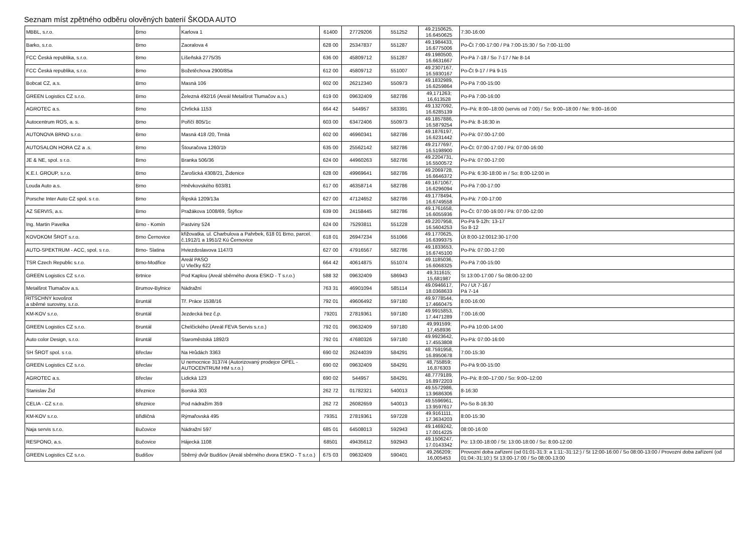Seznam míst zpětného odběru olověných baterií ŠKODA AUTO
| MBBL, s.r.o. | Brno | Karlova 1 | 61400 | 27729206 | 551252 | 49.2150625, 16.6450625 | 7:30-16:00 |
| Barko, s.r.o. | Brno | Zaoralova 4 | 628 00 | 25347837 | 551287 | 49.1984433, 16.6775006 | Po-Čt 7:00-17:00 / Pá 7:00-15:30 / So 7:00-11:00 |
| FCC Česká republika, s.r.o. | Brno | Líšeňská 2775/35 | 636 00 | 45809712 | 551287 | 49.1980500, 16.6631667 | Po-Pá 7-18 / So 7-17 / Ne 8-14 |
| FCC Česká republika, s.r.o. | Brno | Božetěchova 2900/85a | 612 00 | 45809712 | 551007 | 49.2307167, 16.5930167 | Po-Čt 9-17 / Pá 9-15 |
| Bobcat CZ, a.s. | Brno | Masná 106 | 602 00 | 26212340 | 550973 | 49.1832989, 16.6259864 | Po-Pá 7:00-15:00 |
| GREEN Logistics CZ s.r.o. | Brno | Železná 492/16 (Areál Metalšrot Tlumačov a.s.) | 619 00 | 09632409 | 582786 | 49,171263; 16,613528 | Po-Pá 7:00-16:00 |
| AGROTEC a.s. | Brno | Chrlická 1153 | 664 42 | 544957 | 583391 | 49.1327092, 16.6285139 | Po–Pá: 8:00–18:00 (servis od 7:00) / So: 9:00–18:00 / Ne: 9:00–16:00 |
| Autocentrum ROS, a. s. | Brno | Poříčí 805/1c | 603 00 | 63472406 | 550973 | 49.1857886, 16.5879254 | Po-Pá: 8-16:30 in |
| AUTONOVA BRNO s.r.o. | Brno | Masná 418 /20, Trnitá | 602 00 | 46960341 | 582786 | 49.1876197, 16.6231442 | Po-Pá: 07:00-17:00 |
| AUTOSALON HORA CZ a .s. | Brno | Štouračova 1260/1b | 635 00 | 25562142 | 582786 | 49.2177697, 16.5198900 | Po-Čt: 07:00-17:00 / Pá: 07:00-16:00 |
| JE & NE, spol. s r.o. | Brno | Branka 506/36 | 624 00 | 44960263 | 582786 | 49.2204731, 16.5500572 | Po-Pá: 07:00-17:00 |
| K.E.I. GROUP, s.r.o. | Brno | Žarošická 4308/21, Židenice | 628 00 | 49969641 | 582786 | 49.2069728, 16.6646372 | Po-Pá: 6:30-18:00 in / So: 8:00-12:00 in |
| Louda Auto a.s. | Brno | Hněvkovského 603/81 | 617 00 | 46358714 | 582786 | 49.1671067, 16.6296094 | Po-Pá 7:00-17:00 |
| Porsche Inter Auto CZ spol. s r.o. | Brno | Řipská 1209/13a | 627 00 | 47124652 | 582786 | 49.1778494, 16.6749558 | Po-Pá: 7:00-17:00 |
| AZ SERVIS, a.s. | Brno | Pražákova 1008/69, Štýřice | 639 00 | 24158445 | 582786 | 49.1761658, 16.6055936 | Po-Čt: 07:00-16:00 / Pá: 07:00-12:00 |
| Ing. Martin Pavelka | Brno - Komín | Pastviny 524 | 624 00 | 75293811 | 551228 | 49.2207958, 16.5604253 | Po-Pá 9-12h: 13-17 So 8-12 |
| KOVOKOM ŠROT s.r.o. | Brno Černovice | křižovatka. ul. Charbulova a Pahrbek, 618 01 Brno, parcel. č.1912/1 a 1951/2 Kú Černovice | 618 01 | 26947234 | 551066 | 49.1770625, 16.6399375 | Út 8:00-12:0012:30-17:00 |
| AUTO-SPEKTRUM - ACC, spol. s r.o. | Brno- Slatina | Hviezdoslavova 1147/3 | 627 00 | 47916567 | 582786 | 49.1833653, 16.6745100 | Po-Pá: 07:00-17:00 |
| TSR Czech Republic s.r.o. | Brno-Modřice | Areál PASO U Vlečky 622 | 664 42 | 40614875 | 551074 | 49.1185036, 16.6068325 | Po-Pá 7:00-15:00 |
| GREEN Logistics CZ s.r.o. | Brtnice | Pod Kaplou (Areál sběrného dvora ESKO - T s.r.o.) | 588 32 | 09632409 | 586943 | 49,311615; 15,681987 | St 13:00-17:00 / So 08:00-12:00 |
| Metalšrot Tlumačov a.s. | Brumov-Bylnice | Nádražní | 763 31 | 46901094 | 585114 | 49.0946617, 18.0368633 | Po / Ut 7-16 / Pá 7-14 |
| RITSCHNY kovošrot a sběrné suroviny, s.r.o. | Bruntál | Tř. Práce 1538/16 | 792 01 | 49606492 | 597180 | 49.9778544, 17.4660475 | 8:00-16:00 |
| KM-KOV s.r.o. | Bruntál | Jezdecká bez č.p. | 79201 | 27819361 | 597180 | 49.9915853, 17.4471289 | 7:00-16:00 |
| GREEN Logistics CZ s.r.o. | Bruntál | Chelčického (Areál FEVA Servis s.r.o.) | 792 01 | 09632409 | 597180 | 49,991599; 17,458936 | Po-Pá 10:00-14:00 |
| Auto color Design, s.r.o. | Bruntál | Staroměstská 1892/3 | 792 01 | 47680326 | 597180 | 49.9923642, 17.4553808 | Po-Pá: 07:00-16:00 |
| SH ŠROT spol. s r.o. | Břeclav | Na Hrůdách 3363 | 690 02 | 26244039 | 584291 | 48.7591958, 16.8950678 | 7:00-15:30 |
| GREEN Logistics CZ s.r.o. | Břeclav | U nemocnice 3137/4 (Autorizovaný prodejce OPEL - AUTOCENTRUM HM s.r.o.) | 690 02 | 09632409 | 584291 | 48,755859; 16,876303 | Po-Pá 9:00-15:00 |
| AGROTEC a.s. | Břeclav | Lidická 123 | 690 02 | 544957 | 584291 | 48.7779189, 16.8972203 | Po–Pá: 8:00–17:00 / So: 9:00–12:00 |
| Stanislav Žid | Březnice | Borská 303 | 262 72 | 01782321 | 540013 | 49.5572986, 13.9686306 | 8-16:30 |
| CELIA - CZ s.r.o. | Březnice | Pod nádražím 359 | 262 72 | 26082659 | 540013 | 49.5596961, 13.9597617 | Po-So 8-16:30 |
| KM-KOV s.r.o. | Břidličná | Rýmařovská 495 | 79351 | 27819361 | 597228 | 49.9161111, 17.3634203 | 8:00-15:30 |
| Naja servis s.r.o. | Bučovice | Nádražní 597 | 685 01 | 64508013 | 592943 | 49.1469242, 17.0014225 | 08:00-16:00 |
| RESPONO, a.s. | Bučovice | Hájecká 1108 | 68501 | 49435612 | 592943 | 49.1506247, 17.0143342 | Po: 13:00-18:00 / St: 13:00-18:00 / So: 8:00-12:00 |
| GREEN Logistics CZ s.r.o. | Budišov | Sběrný dvůr Budišov (Areál sběrného dvora ESKO - T s.r.o.) | 675 03 | 09632409 | 590401 | 49,266209; 16,005453 | Provozní doba zařízení (od 01:01-31:3: a 1:11:-31:12:) / St 12:00-16:00 / So 08:00-13:00 / Provozní doba zařízení (od 01:04:-31:10:) St 13:00-17:00 / So 08:00-13:00 |